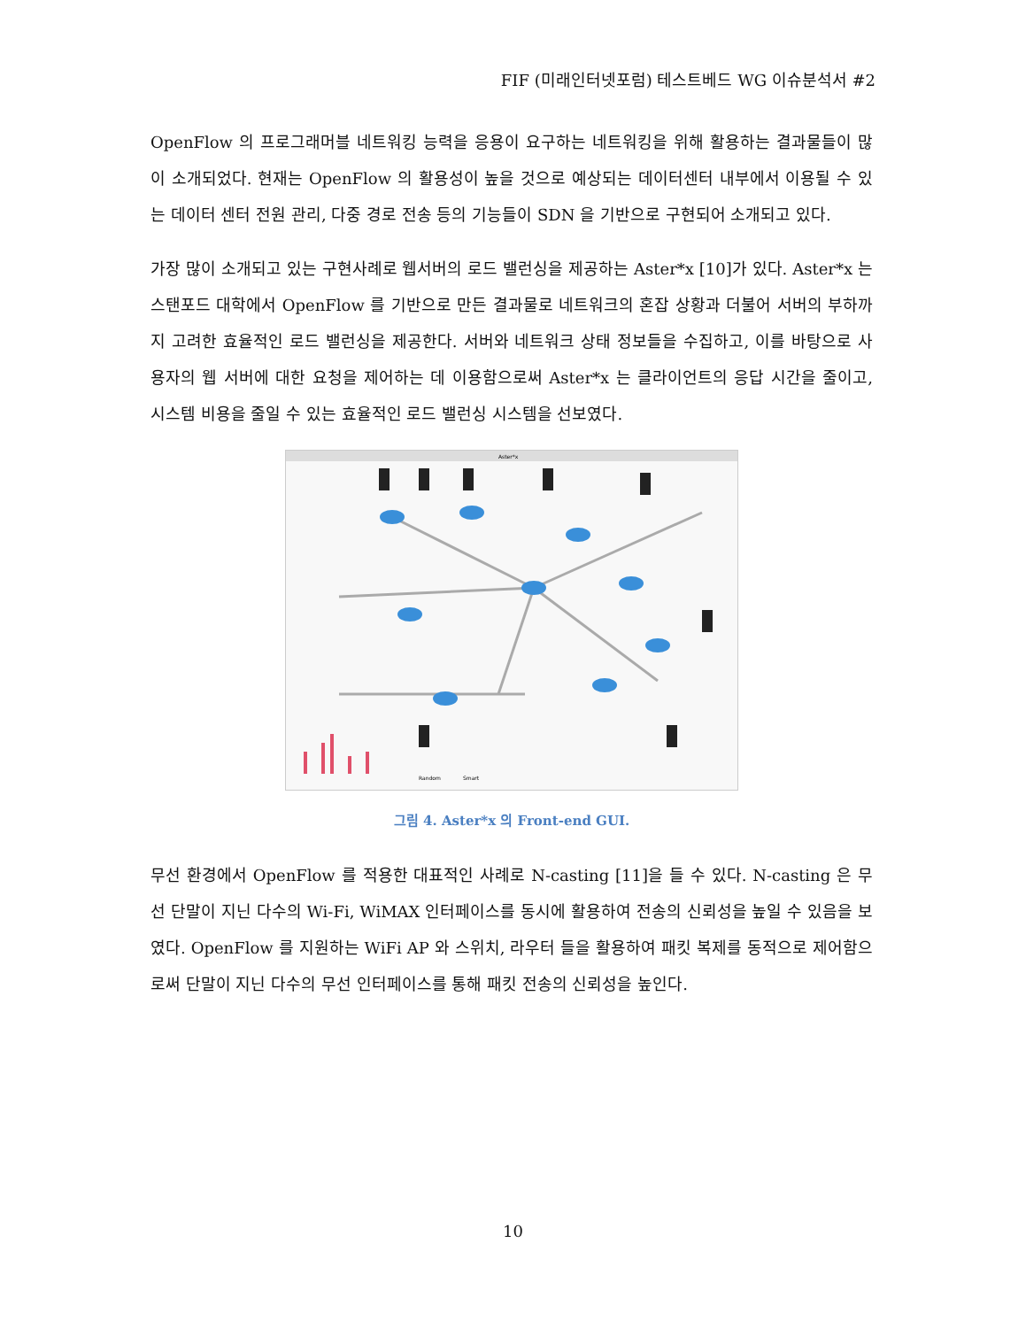FIF (미래인터넷포럼) 테스트베드 WG 이슈분석서 #2
OpenFlow 의 프로그래머블 네트워킹 능력을 응용이 요구하는 네트워킹을 위해 활용하는 결과물들이 많이 소개되었다. 현재는 OpenFlow 의 활용성이 높을 것으로 예상되는 데이터센터 내부에서 이용될 수 있는 데이터 센터 전원 관리, 다중 경로 전송 등의 기능들이 SDN 을 기반으로 구현되어 소개되고 있다.
가장 많이 소개되고 있는 구현사례로 웹서버의 로드 밸런싱을 제공하는 Aster*x [10]가 있다. Aster*x 는 스탠포드 대학에서 OpenFlow 를 기반으로 만든 결과물로 네트워크의 혼잡 상황과 더불어 서버의 부하까지 고려한 효율적인 로드 밸런싱을 제공한다. 서버와 네트워크 상태 정보들을 수집하고, 이를 바탕으로 사용자의 웹 서버에 대한 요청을 제어하는 데 이용함으로써 Aster*x 는 클라이언트의 응답 시간을 줄이고, 시스템 비용을 줄일 수 있는 효율적인 로드 밸런싱 시스템을 선보였다.
Aster*x
Random
Smart
그림 4. Aster*x 의 Front-end GUI.
무선 환경에서 OpenFlow 를 적용한 대표적인 사례로 N-casting [11]을 들 수 있다. N-casting 은 무선 단말이 지닌 다수의 Wi-Fi, WiMAX 인터페이스를 동시에 활용하여 전송의 신뢰성을 높일 수 있음을 보였다. OpenFlow 를 지원하는 WiFi AP 와 스위치, 라우터 들을 활용하여 패킷 복제를 동적으로 제어함으로써 단말이 지닌 다수의 무선 인터페이스를 통해 패킷 전송의 신뢰성을 높인다.
10